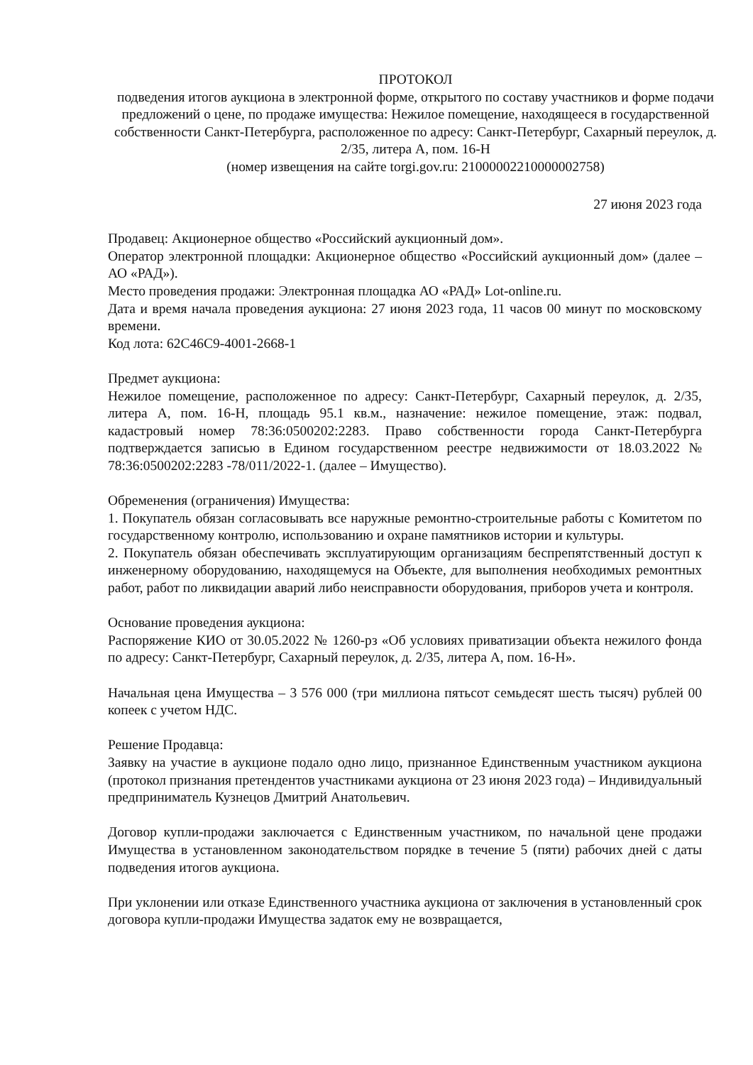ПРОТОКОЛ
подведения итогов аукциона в электронной форме, открытого по составу участников и форме подачи предложений о цене, по продаже имущества: Нежилое помещение, находящееся в государственной собственности Санкт-Петербурга, расположенное по адресу: Санкт-Петербург, Сахарный переулок, д. 2/35, литера А, пом. 16-Н
(номер извещения на сайте torgi.gov.ru: 21000002210000002758)
27 июня 2023 года
Продавец: Акционерное общество «Российский аукционный дом».
Оператор электронной площадки: Акционерное общество «Российский аукционный дом» (далее – АО «РАД»).
Место проведения продажи: Электронная площадка АО «РАД» Lot-online.ru.
Дата и время начала проведения аукциона: 27 июня 2023 года, 11 часов 00 минут по московскому времени.
Код лота: 62C46C9-4001-2668-1
Предмет аукциона:
Нежилое помещение, расположенное по адресу: Санкт-Петербург, Сахарный переулок, д. 2/35, литера А, пом. 16-Н, площадь 95.1 кв.м., назначение: нежилое помещение, этаж: подвал, кадастровый номер 78:36:0500202:2283. Право собственности города Санкт-Петербурга подтверждается записью в Едином государственном реестре недвижимости от 18.03.2022 № 78:36:0500202:2283 -78/011/2022-1. (далее – Имущество).
Обременения (ограничения) Имущества:
1. Покупатель обязан согласовывать все наружные ремонтно-строительные работы с Комитетом по государственному контролю, использованию и охране памятников истории и культуры.
2. Покупатель обязан обеспечивать эксплуатирующим организациям беспрепятственный доступ к инженерному оборудованию, находящемуся на Объекте, для выполнения необходимых ремонтных работ, работ по ликвидации аварий либо неисправности оборудования, приборов учета и контроля.
Основание проведения аукциона:
Распоряжение КИО от 30.05.2022 № 1260-рз «Об условиях приватизации объекта нежилого фонда по адресу: Санкт-Петербург, Сахарный переулок, д. 2/35, литера А, пом. 16-Н».
Начальная цена Имущества – 3 576 000 (три миллиона пятьсот семьдесят шесть тысяч) рублей 00 копеек с учетом НДС.
Решение Продавца:
Заявку на участие в аукционе подало одно лицо, признанное Единственным участником аукциона (протокол признания претендентов участниками аукциона от 23 июня 2023 года) – Индивидуальный предприниматель Кузнецов Дмитрий Анатольевич.
Договор купли-продажи заключается с Единственным участником, по начальной цене продажи Имущества в установленном законодательством порядке в течение 5 (пяти) рабочих дней с даты подведения итогов аукциона.
При уклонении или отказе Единственного участника аукциона от заключения в установленный срок договора купли-продажи Имущества задаток ему не возвращается,